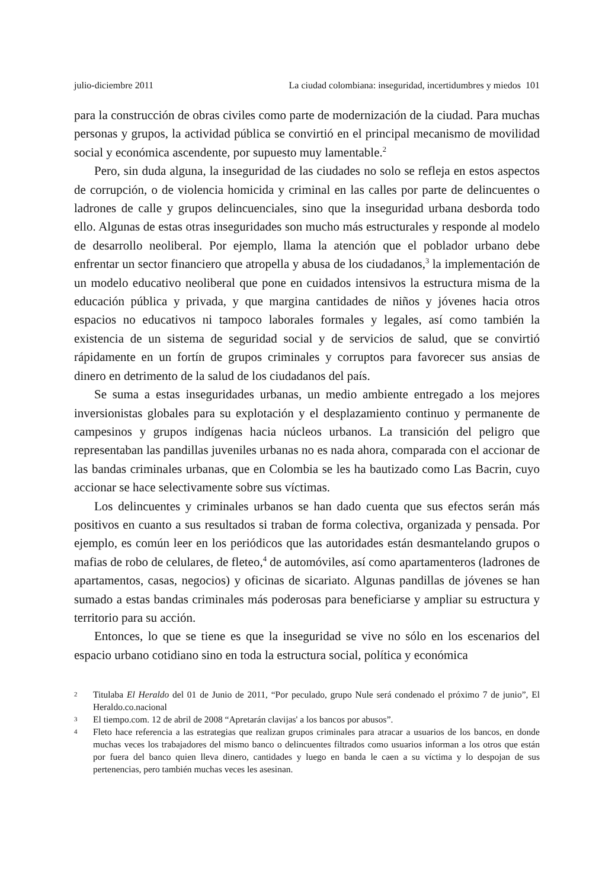julio-diciembre 2011 La ciudad colombiana: inseguridad, incertidumbres y miedos 101
para la construcción de obras civiles como parte de modernización de la ciudad. Para muchas personas y grupos, la actividad pública se convirtió en el principal mecanismo de movilidad social y económica ascendente, por supuesto muy lamentable.<sup>2</sup>
Pero, sin duda alguna, la inseguridad de las ciudades no solo se refleja en estos aspectos de corrupción, o de violencia homicida y criminal en las calles por parte de delincuentes o ladrones de calle y grupos delincuenciales, sino que la inseguridad urbana desborda todo ello. Algunas de estas otras inseguridades son mucho más estructurales y responde al modelo de desarrollo neoliberal. Por ejemplo, llama la atención que el poblador urbano debe enfrentar un sector financiero que atropella y abusa de los ciudadanos,<sup>3</sup> la implementación de un modelo educativo neoliberal que pone en cuidados intensivos la estructura misma de la educación pública y privada, y que margina cantidades de niños y jóvenes hacia otros espacios no educativos ni tampoco laborales formales y legales, así como también la existencia de un sistema de seguridad social y de servicios de salud, que se convirtió rápidamente en un fortín de grupos criminales y corruptos para favorecer sus ansias de dinero en detrimento de la salud de los ciudadanos del país.
Se suma a estas inseguridades urbanas, un medio ambiente entregado a los mejores inversionistas globales para su explotación y el desplazamiento continuo y permanente de campesinos y grupos indígenas hacia núcleos urbanos. La transición del peligro que representaban las pandillas juveniles urbanas no es nada ahora, comparada con el accionar de las bandas criminales urbanas, que en Colombia se les ha bautizado como Las Bacrin, cuyo accionar se hace selectivamente sobre sus víctimas.
Los delincuentes y criminales urbanos se han dado cuenta que sus efectos serán más positivos en cuanto a sus resultados si traban de forma colectiva, organizada y pensada. Por ejemplo, es común leer en los periódicos que las autoridades están desmantelando grupos o mafias de robo de celulares, de fleteo,<sup>4</sup> de automóviles, así como apartamenteros (ladrones de apartamentos, casas, negocios) y oficinas de sicariato. Algunas pandillas de jóvenes se han sumado a estas bandas criminales más poderosas para beneficiarse y ampliar su estructura y territorio para su acción.
Entonces, lo que se tiene es que la inseguridad se vive no sólo en los escenarios del espacio urbano cotidiano sino en toda la estructura social, política y económica
2 Titulaba El Heraldo del 01 de Junio de 2011, “Por peculado, grupo Nule será condenado el próximo 7 de junio”, El Heraldo.co.nacional
3 El tiempo.com. 12 de abril de 2008 “Apretarán clavijas' a los bancos por abusos”.
4 Fleto hace referencia a las estrategias que realizan grupos criminales para atracar a usuarios de los bancos, en donde muchas veces los trabajadores del mismo banco o delincuentes filtrados como usuarios informan a los otros que están por fuera del banco quien lleva dinero, cantidades y luego en banda le caen a su víctima y lo despojan de sus pertenencias, pero también muchas veces les asesinan.